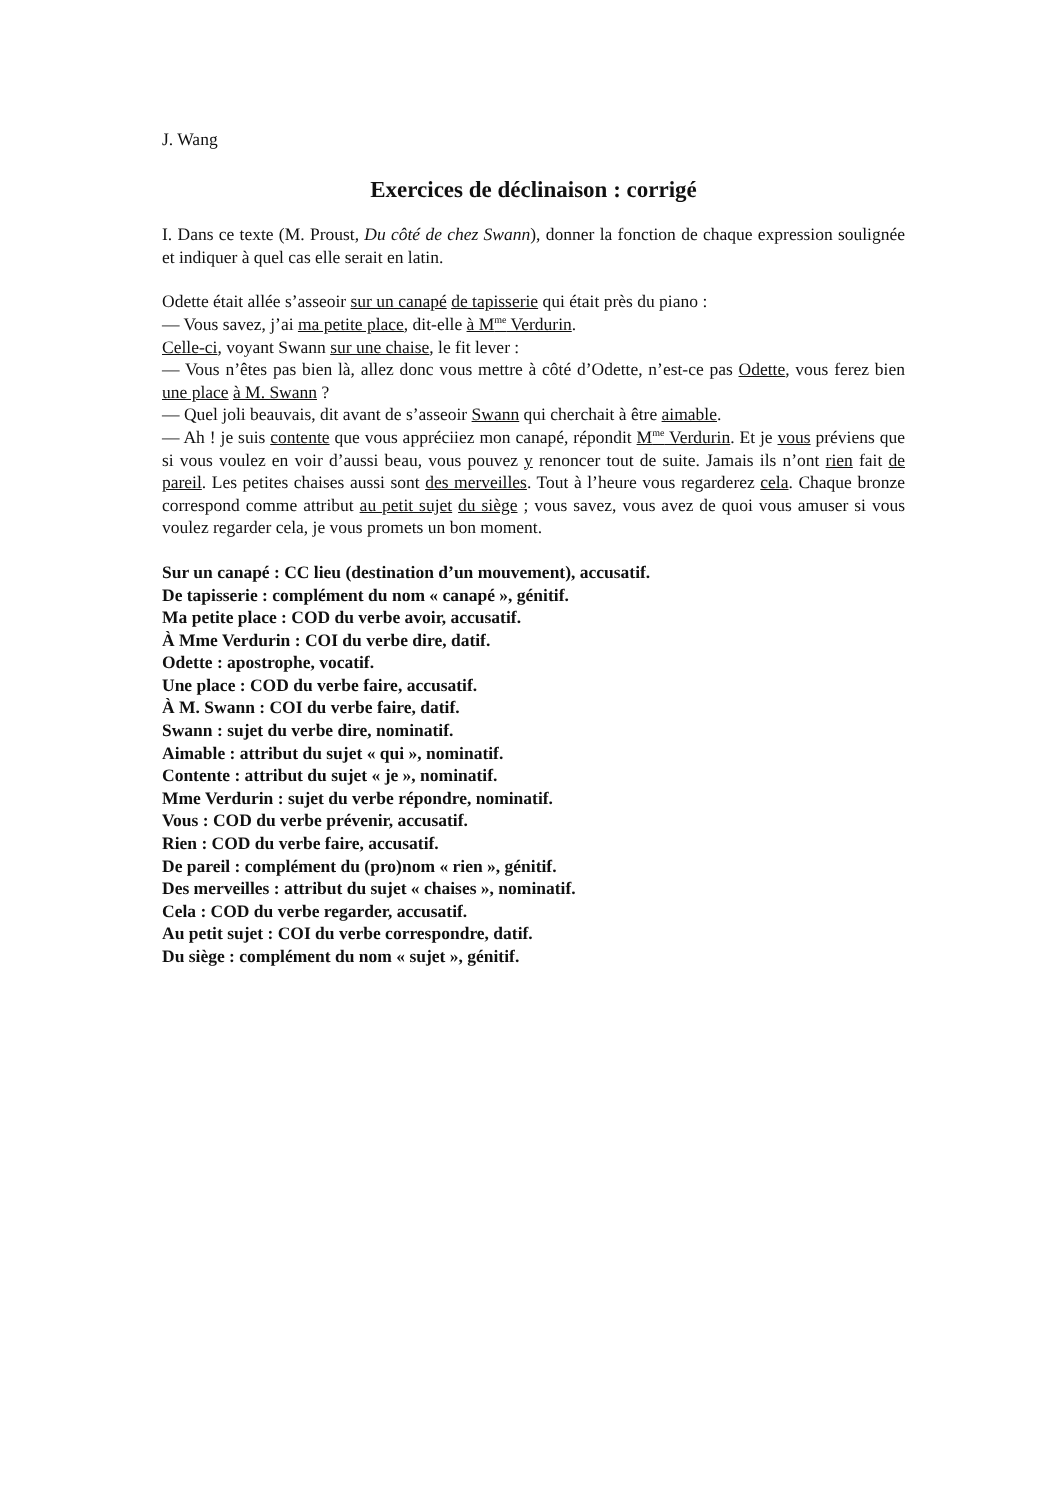J. Wang
Exercices de déclinaison : corrigé
I. Dans ce texte (M. Proust, Du côté de chez Swann), donner la fonction de chaque expression soulignée et indiquer à quel cas elle serait en latin.
Odette était allée s’asseoir sur un canapé de tapisserie qui était près du piano :
— Vous savez, j’ai ma petite place, dit-elle à M<sup>me</sup> Verdurin.
Celle-ci, voyant Swann sur une chaise, le fit lever :
— Vous n’êtes pas bien là, allez donc vous mettre à côté d’Odette, n’est-ce pas Odette, vous ferez bien une place à M. Swann ?
— Quel joli beauvais, dit avant de s’asseoir Swann qui cherchait à être aimable.
— Ah ! je suis contente que vous appréciiez mon canapé, répondit M<sup>me</sup> Verdurin. Et je vous préviens que si vous voulez en voir d’aussi beau, vous pouvez y renoncer tout de suite. Jamais ils n’ont rien fait de pareil. Les petites chaises aussi sont des merveilles. Tout à l’heure vous regarderez cela. Chaque bronze correspond comme attribut au petit sujet du siège ; vous savez, vous avez de quoi vous amuser si vous voulez regarder cela, je vous promets un bon moment.
Sur un canapé : CC lieu (destination d’un mouvement), accusatif.
De tapisserie : complément du nom « canapé », génitif.
Ma petite place : COD du verbe avoir, accusatif.
À Mme Verdurin : COI du verbe dire, datif.
Odette : apostrophe, vocatif.
Une place : COD du verbe faire, accusatif.
À M. Swann : COI du verbe faire, datif.
Swann : sujet du verbe dire, nominatif.
Aimable : attribut du sujet « qui », nominatif.
Contente : attribut du sujet « je », nominatif.
Mme Verdurin : sujet du verbe répondre, nominatif.
Vous : COD du verbe prévenir, accusatif.
Rien : COD du verbe faire, accusatif.
De pareil : complément du (pro)nom « rien », génitif.
Des merveilles : attribut du sujet « chaises », nominatif.
Cela : COD du verbe regarder, accusatif.
Au petit sujet : COI du verbe correspondre, datif.
Du siège : complément du nom « sujet », génitif.